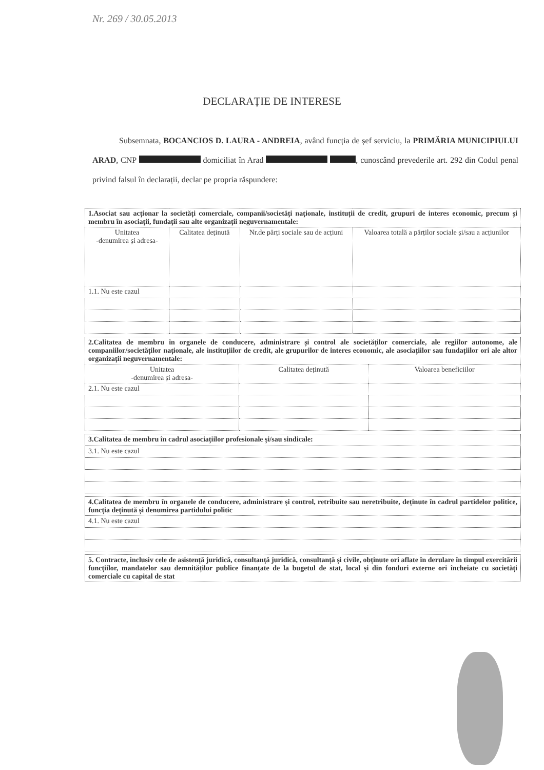Nr. 269 / 30.05.2013
DECLARAȚIE DE INTERESE
Subsemnata, BOCANCIOS D. LAURA - ANDREIA, având funcția de șef serviciu, la PRIMĂRIA MUNICIPIULUI ARAD, CNP domiciliat în Arad , cunoscând prevederile art. 292 din Codul penal privind falsul în declarații, declar pe propria răspundere:
| 1.Asociat sau acționar la societăți comerciale, companii/societăți naționale, instituții de credit, grupuri de interes economic, precum și membru în asociații, fundații sau alte organizații neguvernamentale: | | | |
| Unitatea -denumirea și adresa- | Calitatea deținută | Nr.de părți sociale sau de acțiuni | Valoarea totală a părților sociale și/sau a acțiunilor |
| 1.1. Nu este cazul | | | |
| 2.Calitatea de membru în organele de conducere, administrare și control ale societăților comerciale, ale regiilor autonome, ale companiilor/societăților naționale, ale instituțiilor de credit, ale grupurilor de interes economic, ale asociațiilor sau fundațiilor ori ale altor organizații neguvernamentale: | | |
| Unitatea -denumirea și adresa- | Calitatea deținută | Valoarea beneficiilor |
| 2.1. Nu este cazul | | |
| 3.Calitatea de membru în cadrul asociațiilor profesionale și/sau sindicale: |
| 3.1. Nu este cazul |
| 4.Calitatea de membru în organele de conducere, administrare și control, retribuite sau neretribuite, deținute în cadrul partidelor politice, funcția deținută și denumirea partidului politic |
| 4.1. Nu este cazul |
| 5. Contracte, inclusiv cele de asistență juridică, consultanță juridică, consultanță și civile, obținute ori aflate în derulare în timpul exercitării funcțiilor, mandatelor sau demnităților publice finanțate de la bugetul de stat, local și din fonduri externe ori încheiate cu societăți comerciale cu capital de stat |